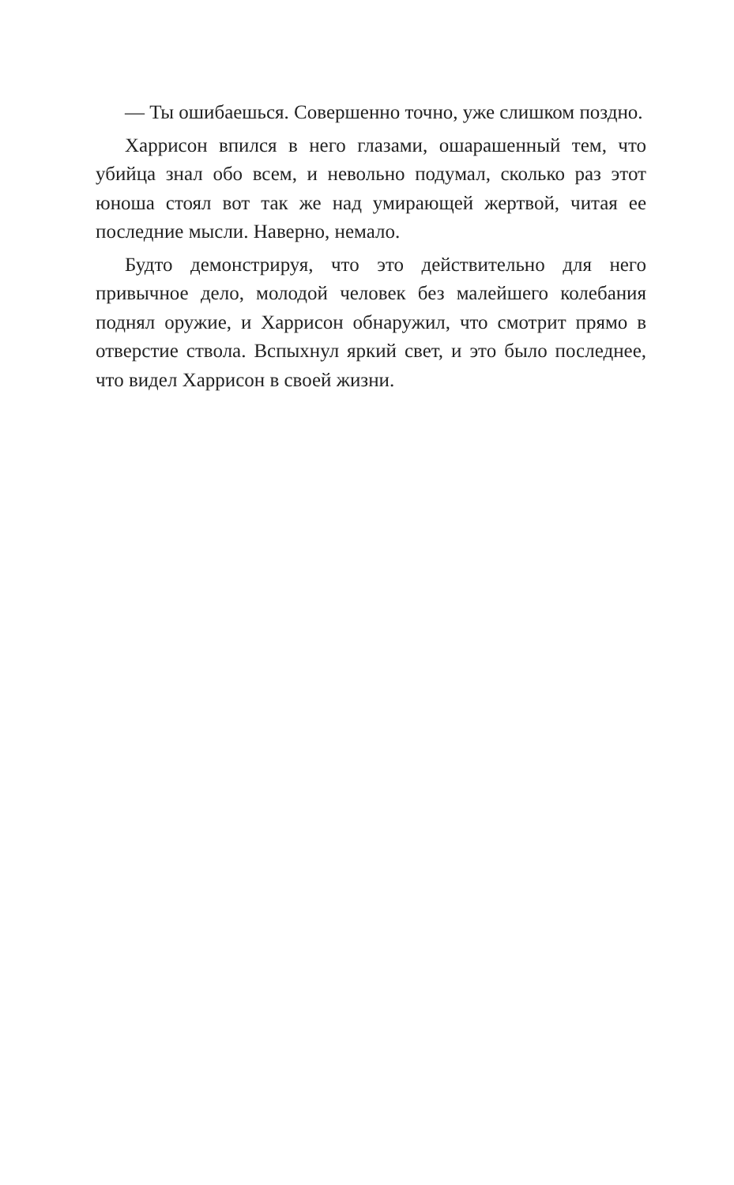— Ты ошибаешься. Совершенно точно, уже слишком поздно.
Харрисон впился в него глазами, ошарашенный тем, что убийца знал обо всем, и невольно подумал, сколько раз этот юноша стоял вот так же над умирающей жертвой, читая ее последние мысли. Наверно, немало.
Будто демонстрируя, что это действительно для него привычное дело, молодой человек без малейшего колебания поднял оружие, и Харрисон обнаружил, что смотрит прямо в отверстие ствола. Вспыхнул яркий свет, и это было послед­нее, что видел Харрисон в своей жизни.